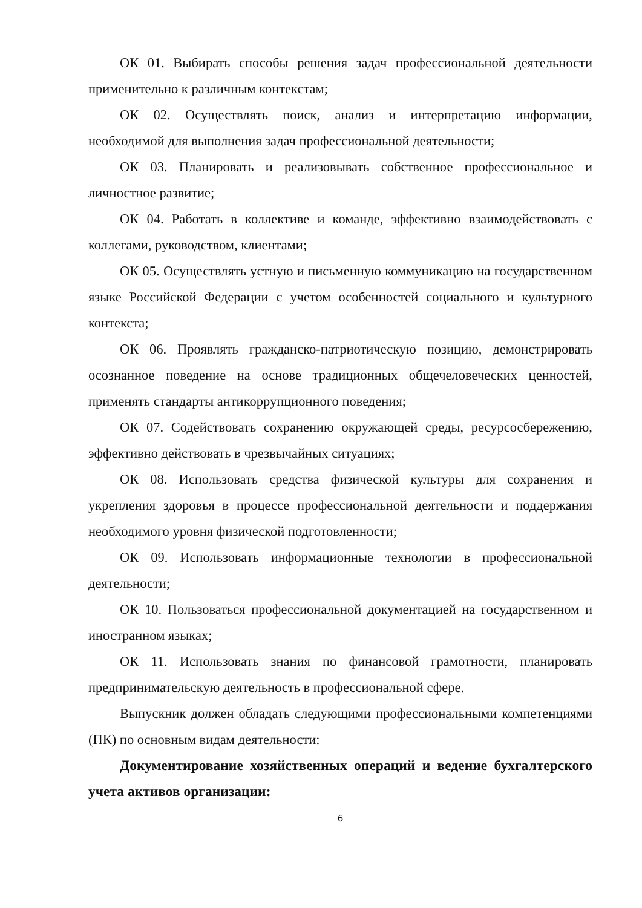ОК 01. Выбирать способы решения задач профессиональной деятельности применительно к различным контекстам;
ОК 02. Осуществлять поиск, анализ и интерпретацию информации, необходимой для выполнения задач профессиональной деятельности;
ОК 03. Планировать и реализовывать собственное профессиональное и личностное развитие;
ОК 04. Работать в коллективе и команде, эффективно взаимодействовать с коллегами, руководством, клиентами;
ОК 05. Осуществлять устную и письменную коммуникацию на государственном языке Российской Федерации с учетом особенностей социального и культурного контекста;
ОК 06. Проявлять гражданско-патриотическую позицию, демонстрировать осознанное поведение на основе традиционных общечеловеческих ценностей, применять стандарты антикоррупционного поведения;
ОК 07. Содействовать сохранению окружающей среды, ресурсосбережению, эффективно действовать в чрезвычайных ситуациях;
ОК 08. Использовать средства физической культуры для сохранения и укрепления здоровья в процессе профессиональной деятельности и поддержания необходимого уровня физической подготовленности;
ОК 09. Использовать информационные технологии в профессиональной деятельности;
ОК 10. Пользоваться профессиональной документацией на государственном и иностранном языках;
ОК 11. Использовать знания по финансовой грамотности, планировать предпринимательскую деятельность в профессиональной сфере.
Выпускник должен обладать следующими профессиональными компетенциями (ПК) по основным видам деятельности:
Документирование хозяйственных операций и ведение бухгалтерского учета активов организации:
6